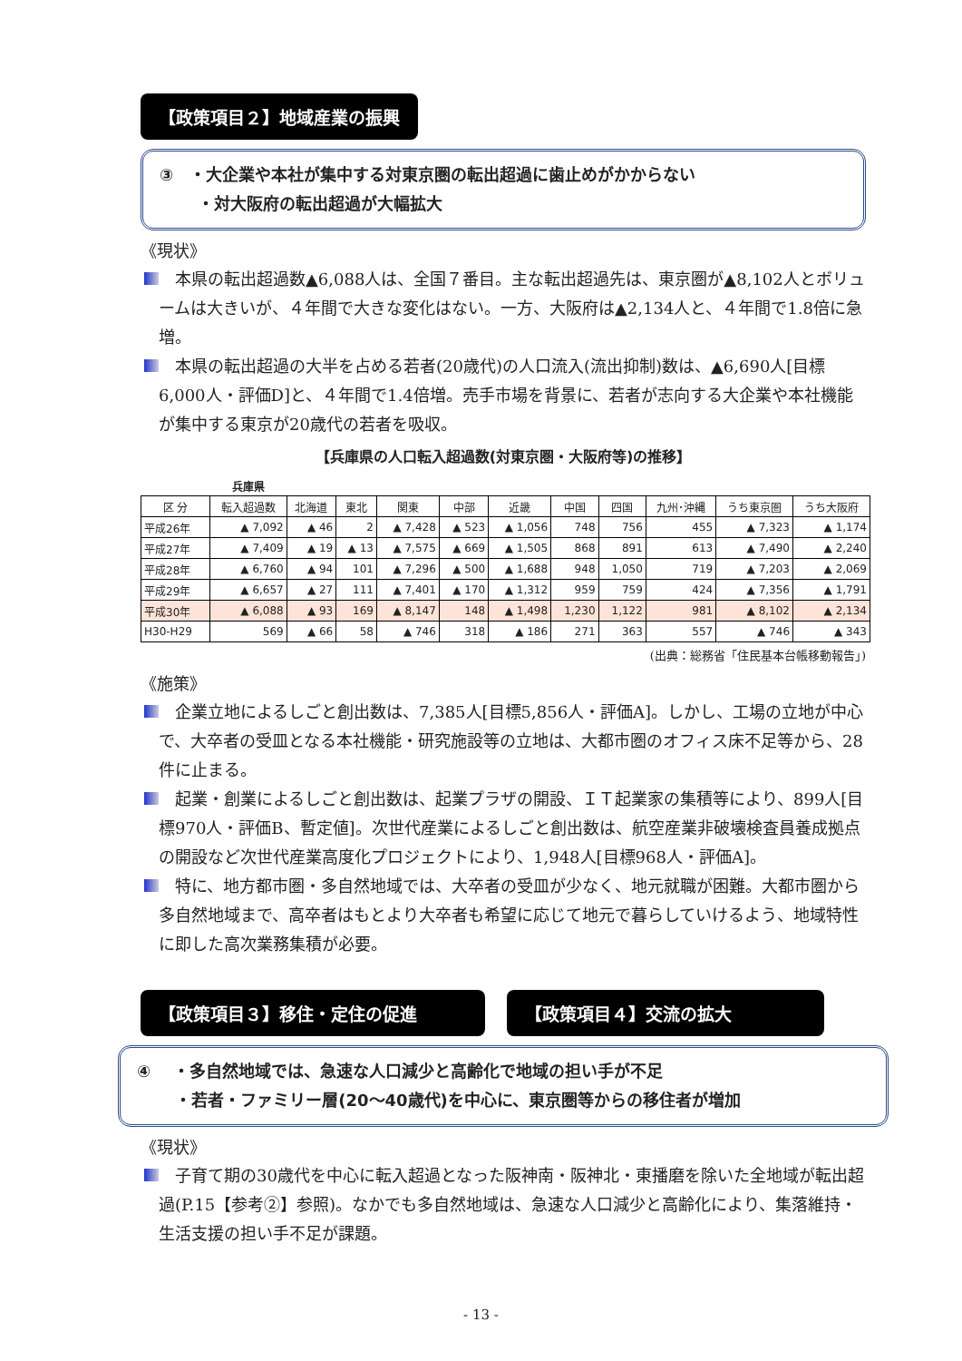【政策項目２】地域産業の振興
③　・大企業や本社が集中する対東京圏の転出超過に歯止めがかからない
　　 ・対大阪府の転出超過が大幅拡大
《現状》
本県の転出超過数▲6,088人は、全国７番目。主な転出超過先は、東京圏が▲8,102人とボリュームは大きいが、４年間で大きな変化はない。一方、大阪府は▲2,134人と、４年間で1.8倍に急増。
本県の転出超過の大半を占める若者(20歳代)の人口流入(流出抑制)数は、▲6,690人[目標6,000人・評価D]と、４年間で1.4倍増。売手市場を背景に、若者が志向する大企業や本社機能が集中する東京が20歳代の若者を吸収。
【兵庫県の人口転入超過数(対東京圏・大阪府等)の推移】
| | 兵庫県 | | | | | | | | | | |
| --- | --- | --- | --- | --- | --- | --- | --- | --- | --- | --- | --- |
| 区 分 | 転入超過数 | 北海道 | 東北 | 関東 | 中部 | 近畿 | 中国 | 四国 | 九州･沖縄 | うち東京圏 | うち大阪府 |
| 平成26年 | ▲ 7,092 | ▲ 46 | 2 | ▲ 7,428 | ▲ 523 | ▲ 1,056 | 748 | 756 | 455 | ▲ 7,323 | ▲ 1,174 |
| 平成27年 | ▲ 7,409 | ▲ 19 | ▲ 13 | ▲ 7,575 | ▲ 669 | ▲ 1,505 | 868 | 891 | 613 | ▲ 7,490 | ▲ 2,240 |
| 平成28年 | ▲ 6,760 | ▲ 94 | 101 | ▲ 7,296 | ▲ 500 | ▲ 1,688 | 948 | 1,050 | 719 | ▲ 7,203 | ▲ 2,069 |
| 平成29年 | ▲ 6,657 | ▲ 27 | 111 | ▲ 7,401 | ▲ 170 | ▲ 1,312 | 959 | 759 | 424 | ▲ 7,356 | ▲ 1,791 |
| 平成30年 | ▲ 6,088 | ▲ 93 | 169 | ▲ 8,147 | 148 | ▲ 1,498 | 1,230 | 1,122 | 981 | ▲ 8,102 | ▲ 2,134 |
| H30-H29 | 569 | ▲ 66 | 58 | ▲ 746 | 318 | ▲ 186 | 271 | 363 | 557 | ▲ 746 | ▲ 343 |
(出典：総務省「住民基本台帳移動報告」)
《施策》
企業立地によるしごと創出数は、7,385人[目標5,856人・評価A]。しかし、工場の立地が中心で、大卒者の受皿となる本社機能・研究施設等の立地は、大都市圏のオフィス床不足等から、28件に止まる。
起業・創業によるしごと創出数は、起業プラザの開設、ＩＴ起業家の集積等により、899人[目標970人・評価B、暫定値]。次世代産業によるしごと創出数は、航空産業非破壊検査員養成拠点の開設など次世代産業高度化プロジェクトにより、1,948人[目標968人・評価A]。
特に、地方都市圏・多自然地域では、大卒者の受皿が少なく、地元就職が困難。大都市圏から多自然地域まで、高卒者はもとより大卒者も希望に応じて地元で暮らしていけるよう、地域特性に即した高次業務集積が必要。
【政策項目３】移住・定住の促進 【政策項目４】交流の拡大
④　 ・多自然地域では、急速な人口減少と高齢化で地域の担い手が不足
　　 ・若者・ファミリー層(20～40歳代)を中心に、東京圏等からの移住者が増加
《現状》
子育て期の30歳代を中心に転入超過となった阪神南・阪神北・東播磨を除いた全地域が転出超過(P.15【参考②】参照)。なかでも多自然地域は、急速な人口減少と高齢化により、集落維持・生活支援の担い手不足が課題。
- 13 -